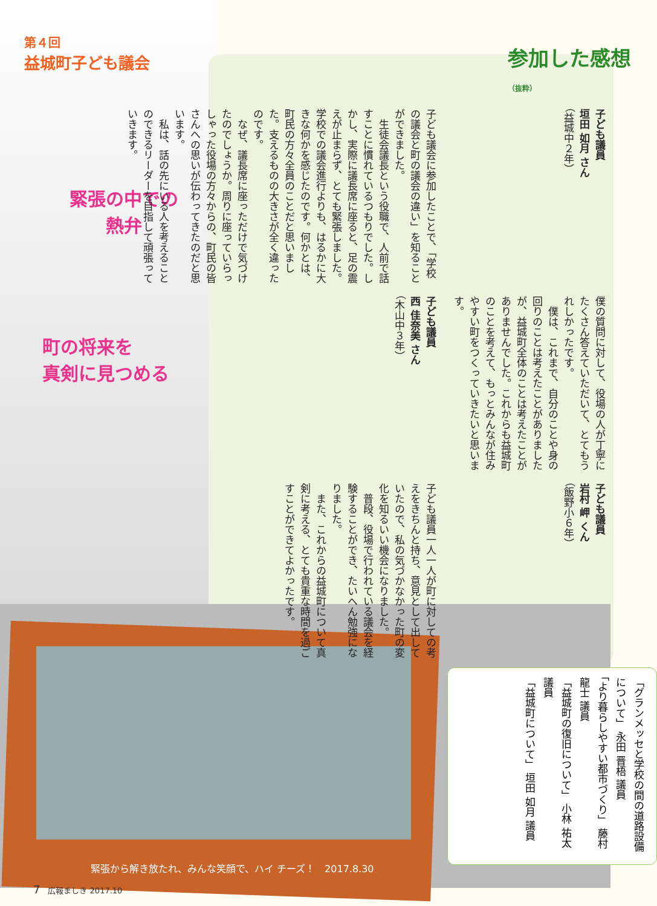第４回
益城町子ども議会
緊張の中での
  熱弁
町の将来を
真剣に見つめる
参加した感想（抜粋）
子ども議員
岩村 岬 くん
（飯野小６年）
僕の質問に対して、役場の人が丁寧にたくさん答えていただいて、とてもうれしかったです。
　僕は、これまで、自分のことや身の回りのことは考えたことがありましたが、益城町全体のことは考えたことがありませんでした。これからも益城町のことを考えて、もっとみんなが住みやすい町をつくっていきたいと思います。
子ども議員
垣田 如月 さん
（益城中２年）
子ども議員一人一人が町に対しての考えをきちんと持ち、意見として出していたので、私の気づかなかった町の変化を知るいい機会になりました。
　普段、役場で行われている議会を経験することができ、たいへん勉強になりました。
　また、これからの益城町について真剣に考える、とても貴重な時間を過ごすことができてよかったです。
子ども議員
西 佳奈美 さん
（木山中３年）
子ども議会に参加したことで、「学校の議会と町の議会の違い」を知ることができました。
　生徒会議長という役職で、人前で話すことに慣れているつもりでした。しかし、実際に議長席に座ると、足の震えが止まらず、とても緊張しました。学校での議会進行よりも、はるかに大きな何かを感じたのです。何かとは、町民の方々全員のことだと思いました。支えるものの大きさが全く違ったのです。
　なぜ、議長席に座っただけで気づけたのでしょうか。周りに座っていらっしゃった役場の方々からの、町民の皆さんへの思いが伝わってきたのだと思います。
　私は、話の先にいる人を考えることのできるリーダーを目指して頑張っていきます。
「グランメッセと学校の間の道路設備について」 永田 晋梧 議員
「より暮らしやすい都市づくり」 藤村 龍士 議員
「益城町の復旧について」 小林 祐太 議員
「益城町について」 垣田 如月 議員
緊張から解き放たれ、みんな笑顔で、ハイ チーズ！　2017.8.30
7　広報ましき 2017.10